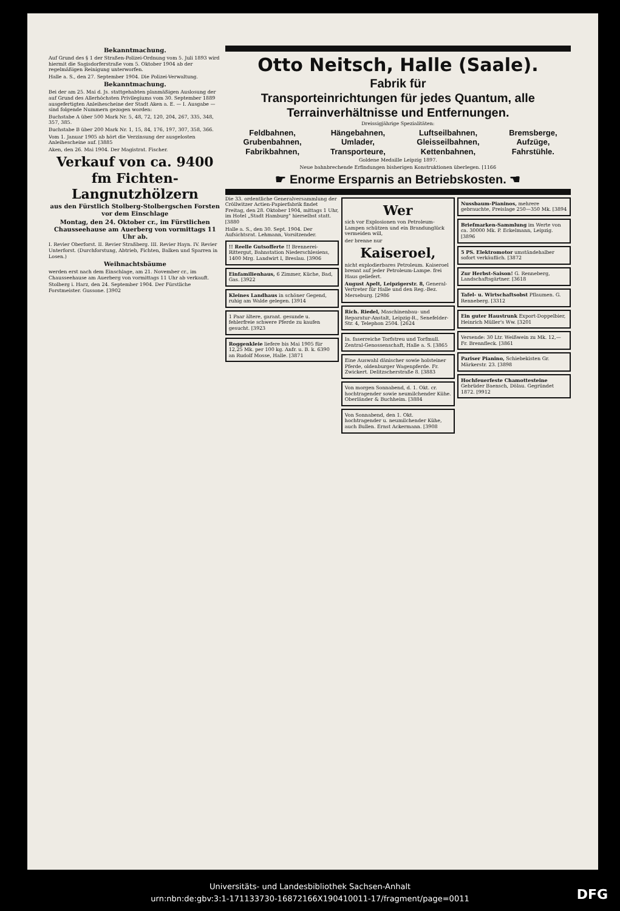Bekanntmachung.
Auf Grund des § 1 der Straßen-Polizei-Ordnung vom 5. Juli 1893 wird hiermit die Sagisdorferstraße vom 5. Oktober 1904 ab der regelmäßigen Reinigung unterworfen.
Halle a. S., den 27. September 1904. Die Polizei-Verwaltung.
Bekanntmachung.
Bei der am 25. Mai d. Js. stattgehabten planmäßigen Auslosung der auf Grund des Allerhöchsten Privilegiums vom 30. September 1889 ausgefertigten Anleihescheine der Stadt Aken a. E. — I. Ausgabe — sind folgende Nummern gezogen worden:
Buchstabe A über 500 Mark Nr. 5, 48, 72, 120, 204, 267, 335, 348, 357, 385.
Buchstabe B über 200 Mark Nr. 1, 15, 84, 176, 197, 307, 358, 366.
Vom 1. Januar 1905 ab hört die Verzinsung der ausgelosten Anleihescheine auf. [3885
Aken, den 26. Mai 1904. Der Magistrat. Fischer.
Verkauf von ca. 9400 fm Fichten-Langnutzhölzern
aus den Fürstlich Stolberg-Stolbergschen Forsten vor dem Einschlage
Montag, den 24. Oktober cr., im Fürstlichen Chausseehause am Auerberg von vormittags 11 Uhr ab.
I. Revier Oberforst. II. Revier Straßberg. III. Revier Hayn. IV. Revier Unterforst. (Durchforstung, Abtrieb, Fichten, Balken und Sparren in Losen.)
Weihnachtsbäume
werden erst nach dem Einschlage, am 21. November cr., im Chausseehause am Auerberg von vormittags 11 Uhr ab verkauft.
Stolberg i. Harz, den 24. September 1904. Der Fürstliche Forstmeister. Gussone. [3902
Otto Neitsch, Halle (Saale).
Fabrik für
Transporteinrichtungen für jedes Quantum, alle Terrainverhältnisse und Entfernungen.
Dreissigjährige Spezialitäten:
Feldbahnen, Grubenbahnen, Fabrikbahnen, Hängebahnen, Umlader, Transporteure, Luftseilbahnen, Gleisseilbahnen, Kettenbahnen, Bremsberge, Aufzüge, Fahrstühle.
Goldene Medaille Leipzig 1897.
Neue bahnbrechende Erfindungen bisherigen Konstruktionen überlegen. [1166
☛ Enorme Ersparnis an Betriebskosten. ☚
Die 33. ordentliche Generalversammlung der Cröllwitzer Actien-Papierfabrik findet Freitag, den 28. Oktober 1904, mittags 1 Uhr, im Hotel „Stadt Hamburg" hierselbst statt. [3880
Halle a. S., den 30. Sept. 1904. Der Aufsichtsrat. Lehmann, Vorsitzender.
!! Reelle Gutsofferte !! Brennerei-Rittergut, Bahnstation Niederschlesiens, 1400 Mrg. Landwirt I, Breslau. [3906
Einfamilienhaus, 6 Zimmer, Küche, Bad, Gas. [3922
Kleines Landhaus in schöner Gegend, ruhig am Walde gelegen. [3914
1 Paar ältere, garant. gesunde u. fehlerfreie schwere Pferde zu kaufen gesucht. [3923
Roggenkleie liefere bis Mai 1905 für 12,25 Mk. per 100 kg. Anfr. u. B. k. 6390 an Rudolf Mosse, Halle. [3871
Wer
sich vor Explosionen von Petroleum-Lampen schützen und ein Brandunglück vermeiden will,
der brenne nur
Kaiseroel,
nicht explodierbares Petroleum. Kaiseroel brennt auf jeder Petroleum-Lampe. frei Haus geliefert.
August Apelt, Leipzigerstr. 8, General-Vertreter für Halle und den Reg.-Bez. Merseburg. [2986
Rich. Riedel, Maschinenbau- und Reparatur-Anstalt, Leipzig-R., Senefelder-Str. 4, Telephon 2504. [2624
Ia. faserreiche Torfstreu und Torfmull. Zentral-Genossenschaft, Halle a. S. [3865
Eine Auswahl dänischer sowie holsteiner Pferde, oldenburger Wagenpferde. Fr. Zwickert. Delitzscherstraße 8. [3883
Von morgen Sonnabend, d. 1. Okt. cr. hochtragender sowie neumilchender Kühe. Oberländer & Buchheim. [3884
Von Sonnabend, den 1. Okt. hochtragender u. neumilchender Kühe, auch Bullen. Ernst Ackermann. [3908
Nussbaum-Pianinos, mehrere gebrauchte, Preislage 250—350 Mk. [3894
Briefmarken-Sammlung im Werte von ca. 30000 Mk. P. Eckelmann, Leipzig. [3896
5 PS. Elektromotor umständehalber sofort verkäuflich. [3872
Zur Herbst-Saison! G. Renneberg, Landschaftsgärtner. [3618
Tafel- u. Wirtschaftsobst Pflaumen. G. Renneberg. [3312
Ein guter Haustrunk Export-Doppelbier, Heinrich Müller's Ww. [3201
Versende: 30 Ltr. Weißwein zu Mk. 12,— Fr. Brennfleck. [3861
Pariser Pianino, Schiebekisten Gr. Märkerstr. 23. [3898
Hochfeuerfeste Chamottesteine Gebrüder Baensch, Dölau. Gegründet 1872. [9912
Universitäts- und Landesbibliothek Sachsen-Anhalt
urn:nbn:de:gbv:3:1-171133730-16872166X190410011-17/fragment/page=0011
DFG